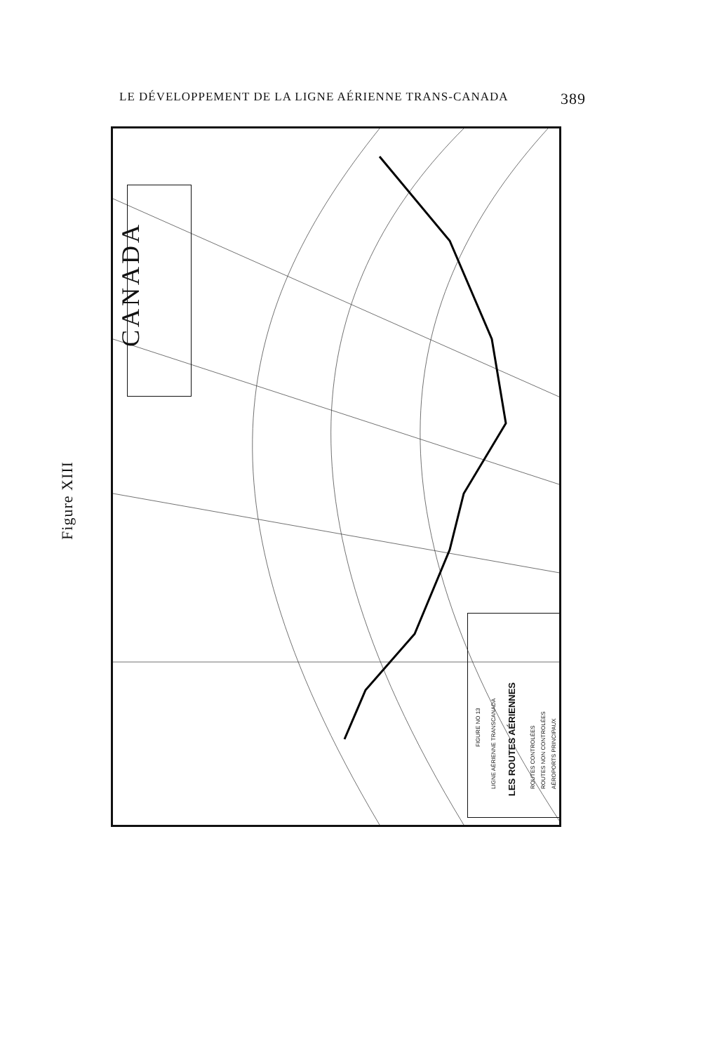LE DÉVELOPPEMENT DE LA LIGNE AÉRIENNE TRANS-CANADA 389
Figure XIII
CANADA
FIGURE NO 13
LIGNE AÉRIENNE TRANSCANADA
LES ROUTES AÉRIENNES
ROUTES CONTROLÉES ROUTES NON CONTROLÉES AÉROPORTS PRINCIPAUX